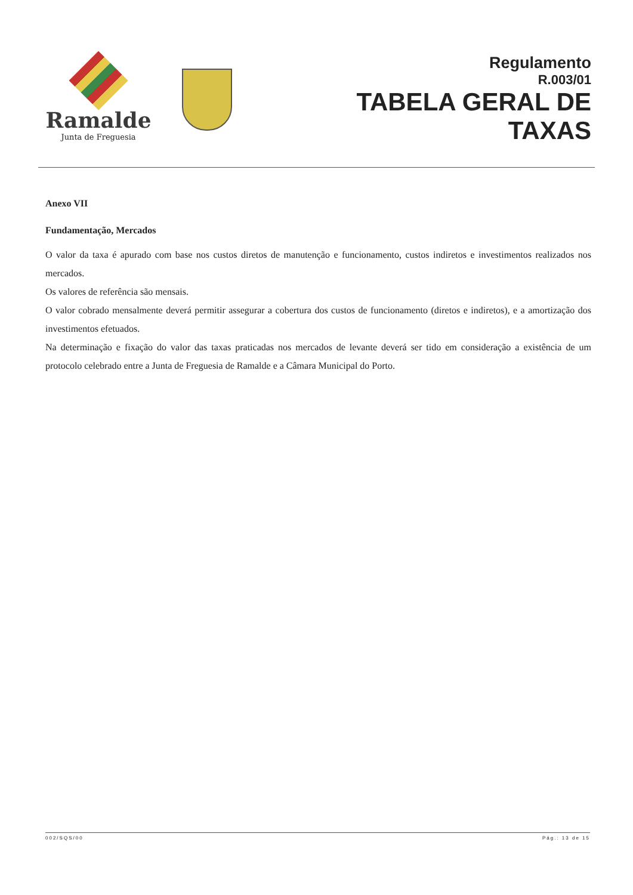Ramalde
Junta de Freguesia
Regulamento
R.003/01
TABELA GERAL DE
TAXAS
Anexo VII
Fundamentação, Mercados
O valor da taxa é apurado com base nos custos diretos de manutenção e funcionamento, custos indiretos e investimentos realizados nos mercados.
Os valores de referência são mensais.
O valor cobrado mensalmente deverá permitir assegurar a cobertura dos custos de funcionamento (diretos e indiretos), e a amortização dos investimentos efetuados.
Na determinação e fixação do valor das taxas praticadas nos mercados de levante deverá ser tido em consideração a existência de um protocolo celebrado entre a Junta de Freguesia de Ramalde e a Câmara Municipal do Porto.
002/SQS/00 Pág.: 13 de 15